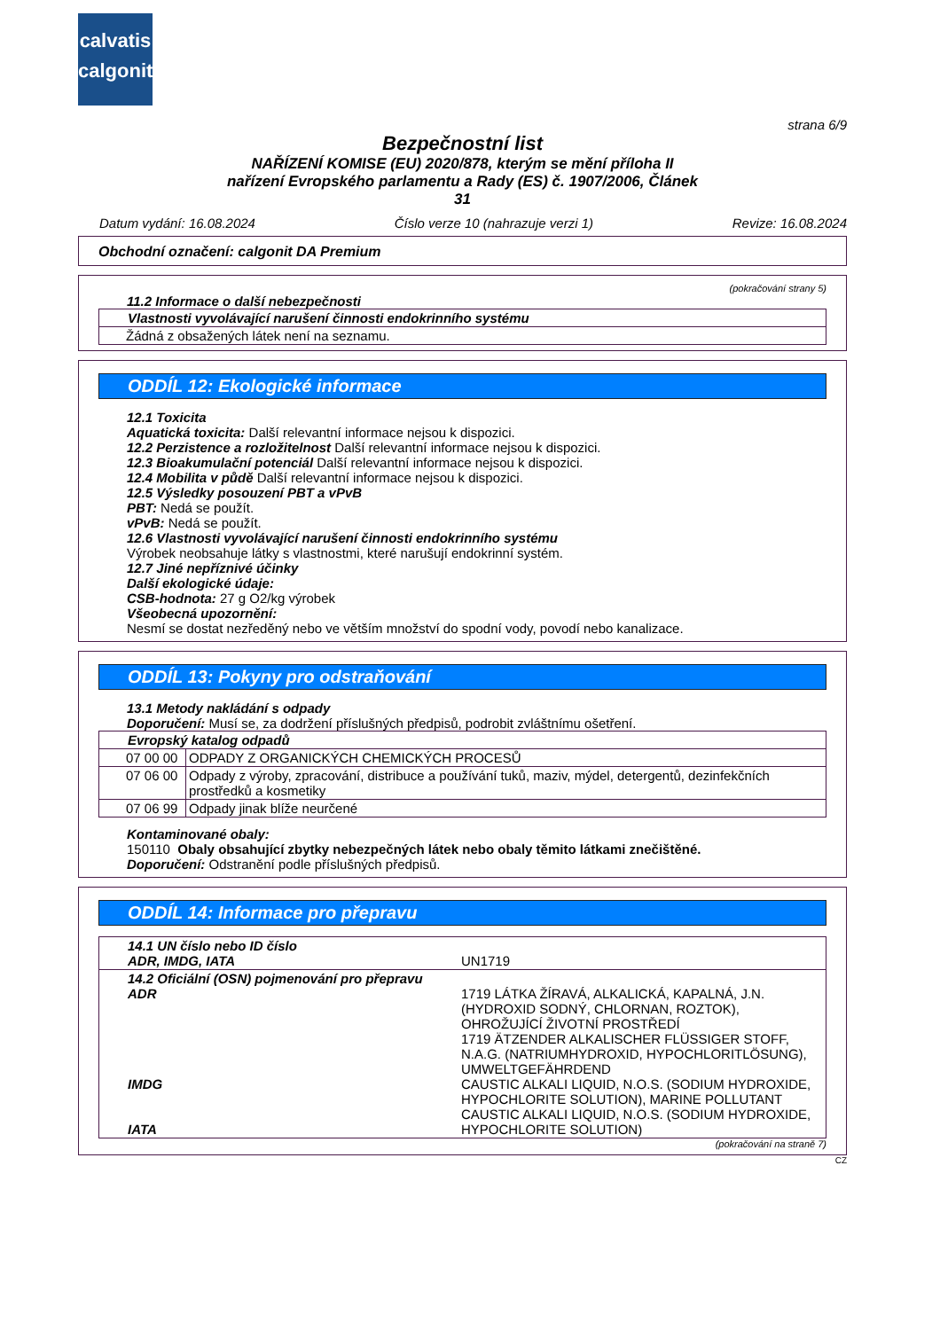calvatis
calgonit
strana 6/9
Bezpečnostní list
NAŘÍZENÍ KOMISE (EU) 2020/878, kterým se mění příloha II
nařízení Evropského parlamentu a Rady (ES) č. 1907/2006, Článek
31
Datum vydání: 16.08.2024 Číslo verze 10 (nahrazuje verzi 1) Revize: 16.08.2024
Obchodní označení: calgonit DA Premium
(pokračování strany 5)
11.2 Informace o další nebezpečnosti
| Vlastnosti vyvolávající narušení činnosti endokrinního systému |
| Žádná z obsažených látek není na seznamu. |
ODDÍL 12: Ekologické informace
12.1 Toxicita
Aquatická toxicita: Další relevantní informace nejsou k dispozici.
12.2 Perzistence a rozložitelnost Další relevantní informace nejsou k dispozici.
12.3 Bioakumulační potenciál Další relevantní informace nejsou k dispozici.
12.4 Mobilita v půdě Další relevantní informace nejsou k dispozici.
12.5 Výsledky posouzení PBT a vPvB
PBT: Nedá se použít.
vPvB: Nedá se použít.
12.6 Vlastnosti vyvolávající narušení činnosti endokrinního systému
Výrobek neobsahuje látky s vlastnostmi, které narušují endokrinní systém.
12.7 Jiné nepříznivé účinky
Další ekologické údaje:
CSB-hodnota: 27 g O2/kg výrobek
Všeobecná upozornění:
Nesmí se dostat nezředěný nebo ve větším množství do spodní vody, povodí nebo kanalizace.
ODDÍL 13: Pokyny pro odstraňování
13.1 Metody nakládání s odpady
Doporučení: Musí se, za dodržení příslušných předpisů, podrobit zvláštnímu ošetření.
| Evropský katalog odpadů | |
| --- | --- |
| 07 00 00 | ODPADY Z ORGANICKÝCH CHEMICKÝCH PROCESŮ |
| 07 06 00 | Odpady z výroby, zpracování, distribuce a používání tuků, maziv, mýdel, detergentů, dezinfekčních prostředků a kosmetiky |
| 07 06 99 | Odpady jinak blíže neurčené |
Kontaminované obaly:
150110 Obaly obsahující zbytky nebezpečných látek nebo obaly těmito látkami znečištěné.
Doporučení: Odstranění podle příslušných předpisů.
ODDÍL 14: Informace pro přepravu
| 14.1 UN číslo nebo ID číslo ADR, IMDG, IATA | UN1719 |
| 14.2 Oficiální (OSN) pojmenování pro přepravu ADR IMDG IATA | 1719 LÁTKA ŽÍRAVÁ, ALKALICKÁ, KAPALNÁ, J.N. (HYDROXID SODNÝ, CHLORNAN, ROZTOK), OHROŽUJÍCÍ ŽIVOTNÍ PROSTŘEDÍ 1719 ÄTZENDER ALKALISCHER FLÜSSIGER STOFF, N.A.G. (NATRIUMHYDROXID, HYPOCHLORITLÖSUNG), UMWELTGEFÄHRDEND CAUSTIC ALKALI LIQUID, N.O.S. (SODIUM HYDROXIDE, HYPOCHLORITE SOLUTION), MARINE POLLUTANT CAUSTIC ALKALI LIQUID, N.O.S. (SODIUM HYDROXIDE, HYPOCHLORITE SOLUTION) |
(pokračování na straně 7)
CZ